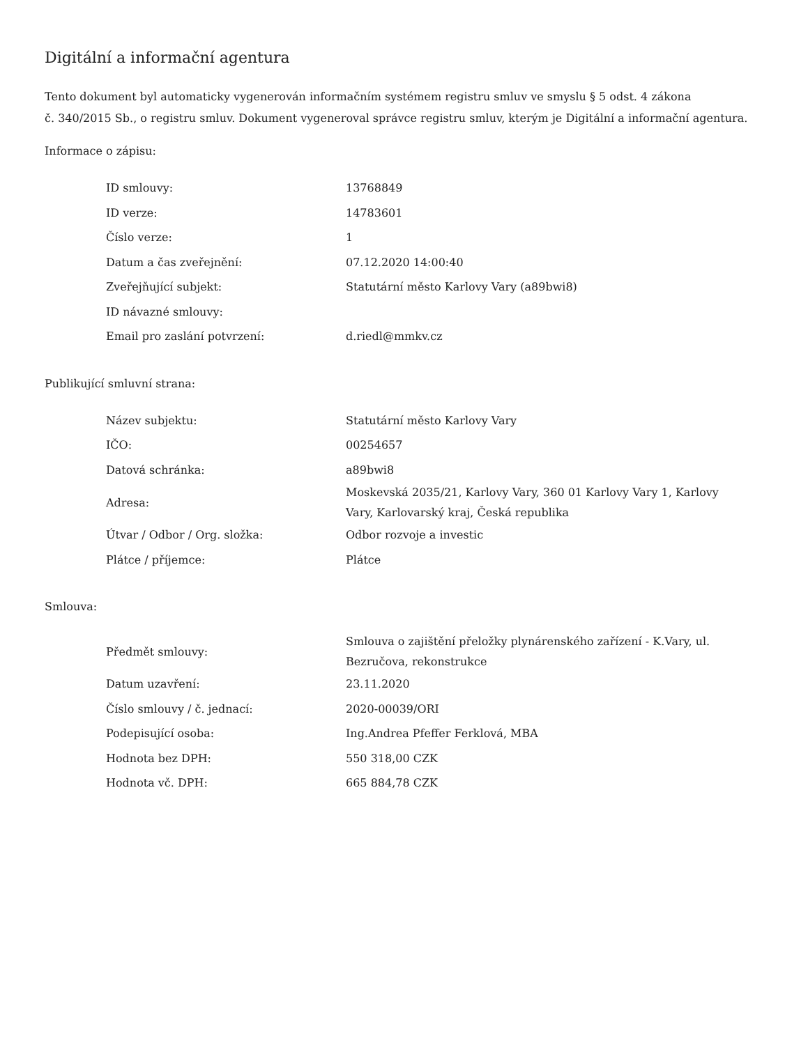Digitální a informační agentura
Tento dokument byl automaticky vygenerován informačním systémem registru smluv ve smyslu § 5 odst. 4 zákona
č. 340/2015 Sb., o registru smluv. Dokument vygeneroval správce registru smluv, kterým je Digitální a informační agentura.
Informace o zápisu:
| ID smlouvy: | 13768849 |
| ID verze: | 14783601 |
| Číslo verze: | 1 |
| Datum a čas zveřejnění: | 07.12.2020 14:00:40 |
| Zveřejňující subjekt: | Statutární město Karlovy Vary (a89bwi8) |
| ID návazné smlouvy: | |
| Email pro zaslání potvrzení: | d.riedl@mmkv.cz |
Publikující smluvní strana:
| Název subjektu: | Statutární město Karlovy Vary |
| IČO: | 00254657 |
| Datová schránka: | a89bwi8 |
| Adresa: | Moskevská 2035/21, Karlovy Vary, 360 01 Karlovy Vary 1, Karlovy Vary, Karlovarský kraj, Česká republika |
| Útvar / Odbor / Org. složka: | Odbor rozvoje a investic |
| Plátce / příjemce: | Plátce |
Smlouva:
| Předmět smlouvy: | Smlouva o zajištění přeložky plynárenského zařízení - K.Vary, ul. Bezručova, rekonstrukce |
| Datum uzavření: | 23.11.2020 |
| Číslo smlouvy / č. jednací: | 2020-00039/ORI |
| Podepisující osoba: | Ing.Andrea Pfeffer Ferklová, MBA |
| Hodnota bez DPH: | 550 318,00 CZK |
| Hodnota vč. DPH: | 665 884,78 CZK |